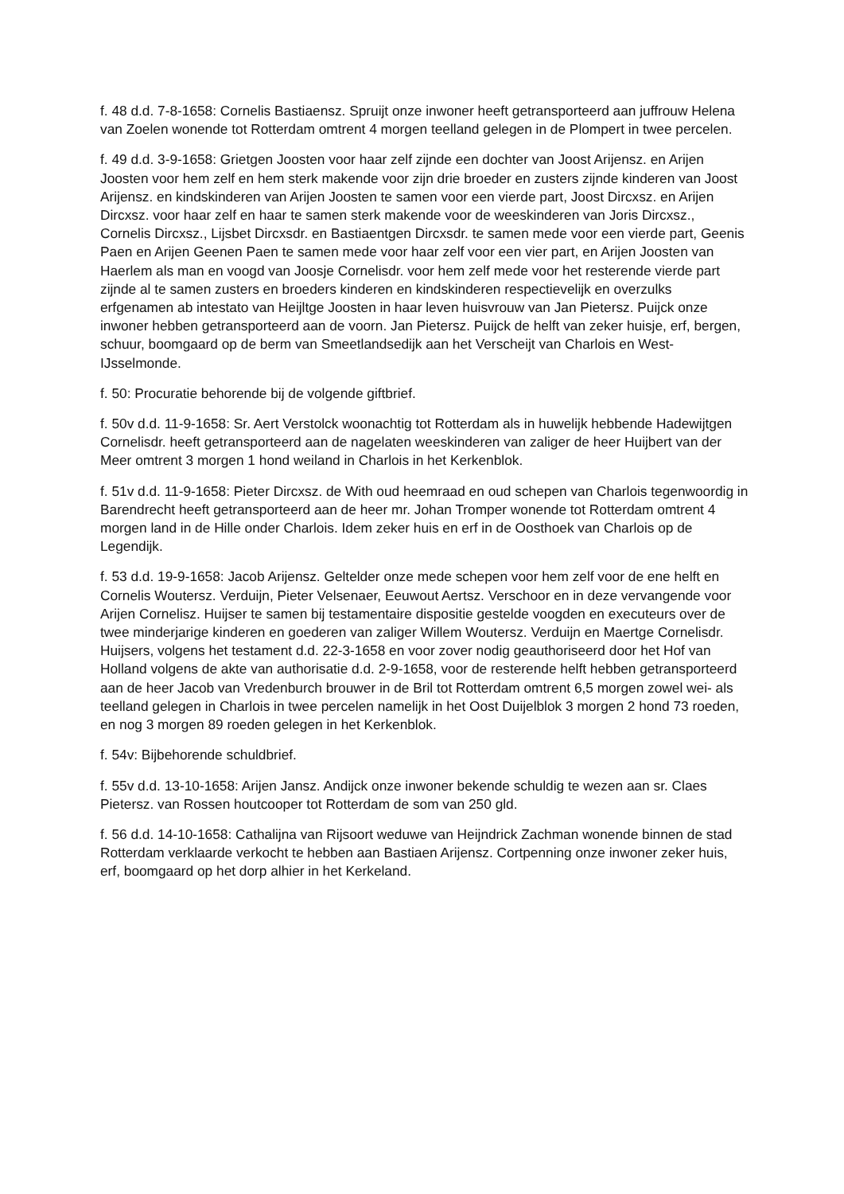f. 48 d.d. 7-8-1658: Cornelis Bastiaensz. Spruijt onze inwoner heeft getransporteerd aan juffrouw Helena van Zoelen wonende tot Rotterdam omtrent 4 morgen teelland gelegen in de Plompert in twee percelen.
f. 49 d.d. 3-9-1658: Grietgen Joosten voor haar zelf zijnde een dochter van Joost Arijensz. en Arijen Joosten voor hem zelf en hem sterk makende voor zijn drie broeder en zusters zijnde kinderen van Joost Arijensz. en kindskinderen van Arijen Joosten te samen voor een vierde part, Joost Dircxsz. en Arijen Dircxsz. voor haar zelf en haar te samen sterk makende voor de weeskinderen van Joris Dircxsz., Cornelis Dircxsz., Lijsbet Dircxsdr. en Bastiaentgen Dircxsdr. te samen mede voor een vierde part, Geenis Paen en Arijen Geenen Paen te samen mede voor haar zelf voor een vier part, en Arijen Joosten van Haerlem als man en voogd van Joosje Cornelisdr. voor hem zelf mede voor het resterende vierde part zijnde al te samen zusters en broeders kinderen en kindskinderen respectievelijk en overzulks erfgenamen ab intestato van Heijltge Joosten in haar leven huisvrouw van Jan Pietersz. Puijck onze inwoner hebben getransporteerd aan de voorn. Jan Pietersz. Puijck de helft van zeker huisje, erf, bergen, schuur, boomgaard op de berm van Smeetlandsedijk aan het Verscheijt van Charlois en West-IJsselmonde.
f. 50: Procuratie behorende bij de volgende giftbrief.
f. 50v d.d. 11-9-1658: Sr. Aert Verstolck woonachtig tot Rotterdam als in huwelijk hebbende Hadewijtgen Cornelisdr. heeft getransporteerd aan de nagelaten weeskinderen van zaliger de heer Huijbert van der Meer omtrent 3 morgen 1 hond weiland in Charlois in het Kerkenblok.
f. 51v d.d. 11-9-1658: Pieter Dircxsz. de With oud heemraad en oud schepen van Charlois tegenwoordig in Barendrecht heeft getransporteerd aan de heer mr. Johan Tromper wonende tot Rotterdam omtrent 4 morgen land in de Hille onder Charlois. Idem zeker huis en erf in de Oosthoek van Charlois op de Legendijk.
f. 53 d.d. 19-9-1658: Jacob Arijensz. Geltelder onze mede schepen voor hem zelf voor de ene helft en Cornelis Woutersz. Verduijn, Pieter Velsenaer, Eeuwout Aertsz. Verschoor en in deze vervangende voor Arijen Cornelisz. Huijser te samen bij testamentaire dispositie gestelde voogden en executeurs over de twee minderjarige kinderen en goederen van zaliger Willem Woutersz. Verduijn en Maertge Cornelisdr. Huijsers, volgens het testament d.d. 22-3-1658 en voor zover nodig geauthoriseerd door het Hof van Holland volgens de akte van authorisatie d.d. 2-9-1658, voor de resterende helft hebben getransporteerd aan de heer Jacob van Vredenburch brouwer in de Bril tot Rotterdam omtrent 6,5 morgen zowel wei- als teelland gelegen in Charlois in twee percelen namelijk in het Oost Duijelblok 3 morgen 2 hond 73 roeden, en nog 3 morgen 89 roeden gelegen in het Kerkenblok.
f. 54v: Bijbehorende schuldbrief.
f. 55v d.d. 13-10-1658: Arijen Jansz. Andijck onze inwoner bekende schuldig te wezen aan sr. Claes Pietersz. van Rossen houtcooper tot Rotterdam de som van 250 gld.
f. 56 d.d. 14-10-1658: Cathalijna van Rijsoort weduwe van Heijndrick Zachman wonende binnen de stad Rotterdam verklaarde verkocht te hebben aan Bastiaen Arijensz. Cortpenning onze inwoner zeker huis, erf, boomgaard op het dorp alhier in het Kerkeland.